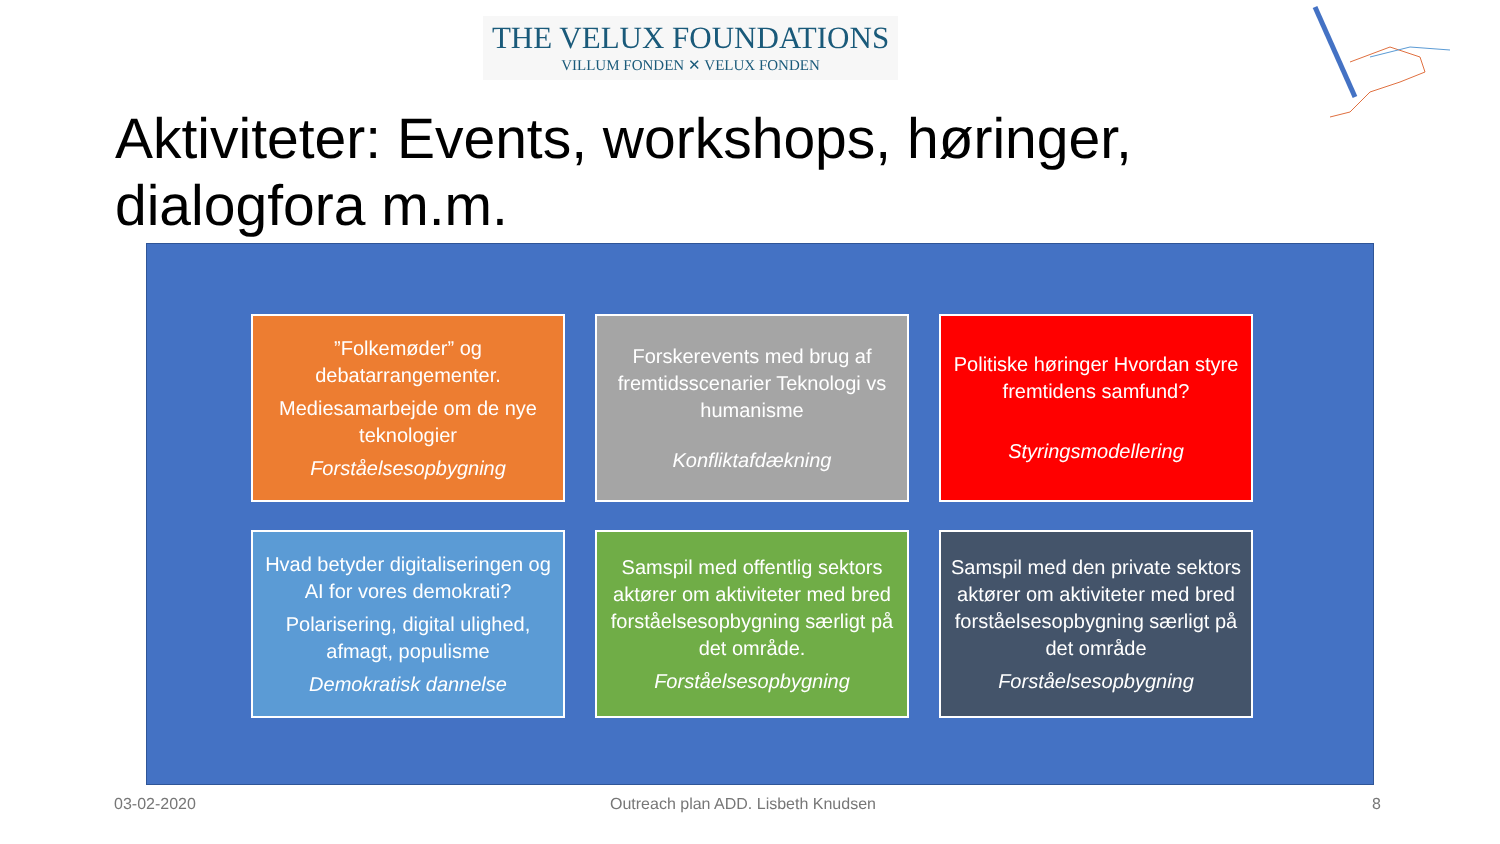THE VELUX FOUNDATIONS
VILLUM FONDEN ✕ VELUX FONDEN
Aktiviteter: Events, workshops, høringer,
dialogfora m.m.
”Folkemøder” og debatarrangementer.
Mediesamarbejde om de nye teknologier
Forståelsesopbygning
Forskerevents med brug af fremtidsscenarier Teknologi vs humanisme
Konfliktafdækning
Politiske høringer Hvordan styre fremtidens samfund?
Styringsmodellering
Hvad betyder digitaliseringen og AI for vores demokrati?
Polarisering, digital ulighed, afmagt, populisme
Demokratisk dannelse
Samspil med offentlig sektors aktører om aktiviteter med bred forståelsesopbygning særligt på det område.
Forståelsesopbygning
Samspil med den private sektors aktører om aktiviteter med bred forståelsesopbygning særligt på det område
Forståelsesopbygning
03-02-2020
Outreach plan ADD. Lisbeth Knudsen
8